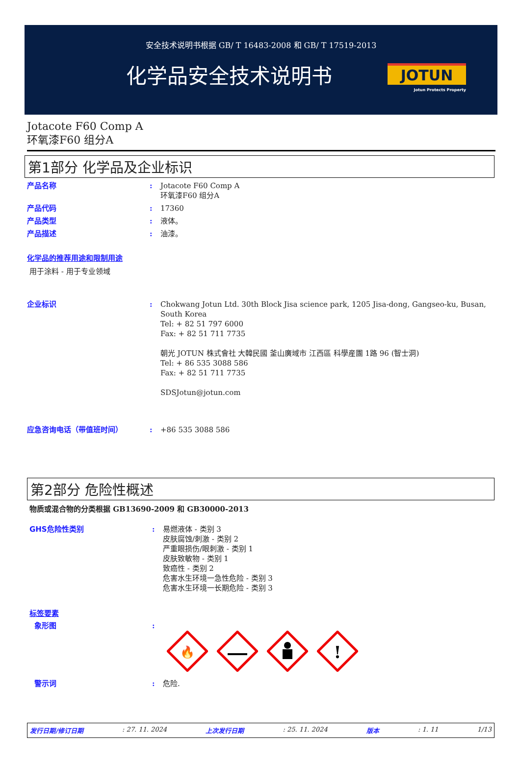安全技术说明书根据 GB/ T 16483-2008 和 GB/ T 17519-2013
化学品安全技术说明书
JOTUN
Jotun Protects Property
Jotacote F60 Comp A
环氧漆F60 组分A
第1部分 化学品及企业标识
产品名称 : Jotacote F60 Comp A
环氧漆F60 组分A
产品代码 : 17360
产品类型 : 液体。
产品描述 : 油漆。
化学品的推荐用途和限制用途
用于涂料 - 用于专业领域
企业标识 : Chokwang Jotun Ltd. 30th Block Jisa science park, 1205 Jisa-dong, Gangseo-ku, Busan, South Korea
Tel: + 82 51 797 6000
Fax: + 82 51 711 7735
朝光 JOTUN 株式會社 大韓民國 釜山廣域市 江西區 科學産團 1路 96 (智士洞)
Tel: + 86 535 3088 586
Fax: + 82 51 711 7735
SDSJotun@jotun.com
应急咨询电话（带值班时间） : +86 535 3088 586
第2部分 危险性概述
物质或混合物的分类根据 GB13690-2009 和 GB30000-2013
GHS危险性类别 : 易燃液体 - 类别 3
皮肤腐蚀/刺激 - 类别 2
严重眼损伤/眼刺激 - 类别 1
皮肤致敏物 - 类别 1
致癌性 - 类别 2
危害水生环境一急性危险 - 类别 3
危害水生环境一长期危险 - 类别 3
标签要素
象形图 :
🔥
!
警示词 : 危险.
发行日期/修订日期: 27. 11. 2024 上次发行日期: 25. 11. 2024 版本: 1. 11 1/13